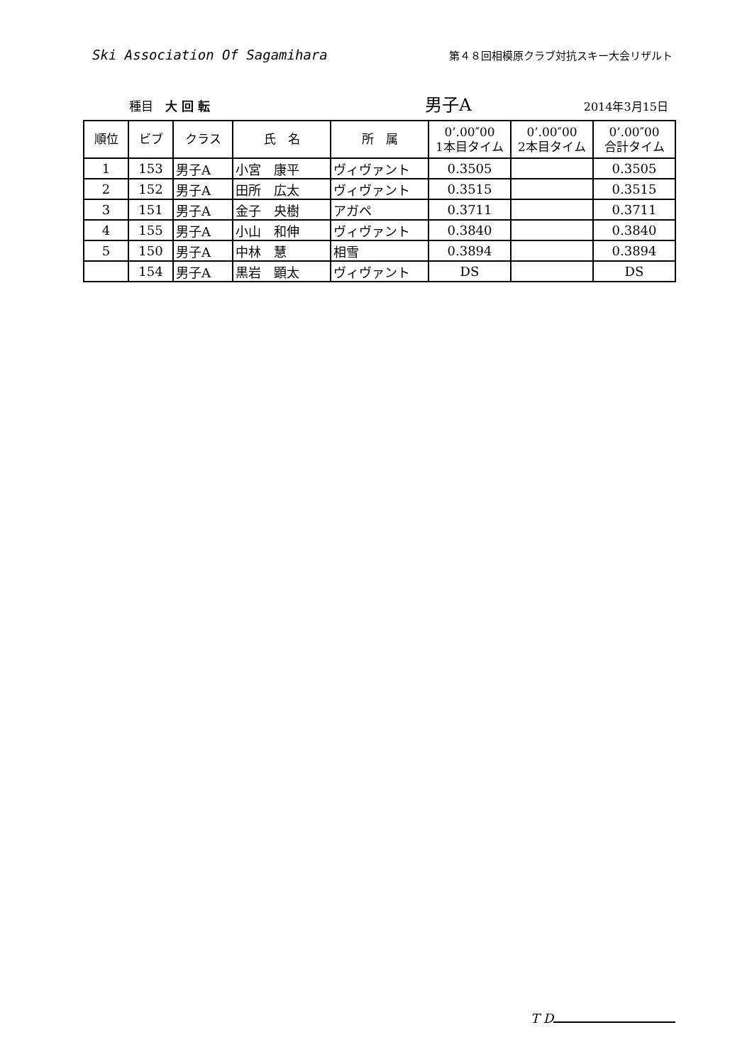Ski Association Of Sagamihara
第４８回相模原クラブ対抗スキー大会リザルト
種目　大 回 転
男子A
2014年3月15日
| 順位 | ビブ | クラス | 氏 名 | 所 属 | 0’.00″00 1本目タイム | 0’.00″00 2本目タイム | 0’.00″00 合計タイム |
| --- | --- | --- | --- | --- | --- | --- | --- |
| 1 | 153 | 男子A | 小宮 康平 | ヴィヴァント | 0.3505 | | 0.3505 |
| 2 | 152 | 男子A | 田所 広太 | ヴィヴァント | 0.3515 | | 0.3515 |
| 3 | 151 | 男子A | 金子 央樹 | アガペ | 0.3711 | | 0.3711 |
| 4 | 155 | 男子A | 小山 和伸 | ヴィヴァント | 0.3840 | | 0.3840 |
| 5 | 150 | 男子A | 中林 慧 | 相雪 | 0.3894 | | 0.3894 |
| | 154 | 男子A | 黒岩 顕太 | ヴィヴァント | DS | | DS |
T D